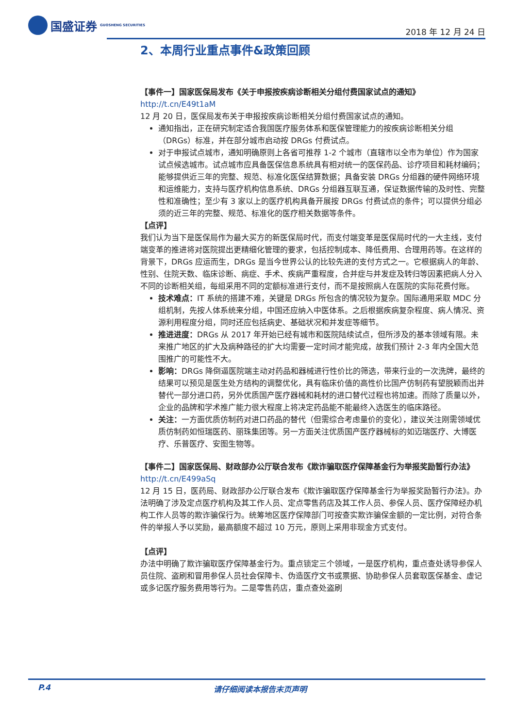国盛证券 GUOSHENG SECURITIES
2018 年 12 月 24 日
2、本周行业重点事件&政策回顾
【事件一】国家医保局发布《关于申报按疾病诊断相关分组付费国家试点的通知》
http://t.cn/E49t1aM
12 月 20 日，医保局发布关于申报按疾病诊断相关分组付费国家试点的通知。
通知指出，正在研究制定适合我国医疗服务体系和医保管理能力的按疾病诊断相关分组（DRGs）标准，并在部分城市启动按 DRGs 付费试点。
对于申报试点城市，通知明确原则上各省可推荐 1-2 个城市（直辖市以全市为单位）作为国家试点候选城市。试点城市应具备医保信息系统具有相对统一的医保药品、诊疗项目和耗材编码；能够提供近三年的完整、规范、标准化医保结算数据；具备安装 DRGs 分组器的硬件网络环境和运维能力，支持与医疗机构信息系统、DRGs 分组器互联互通，保证数据传输的及时性、完整性和准确性；至少有 3 家以上的医疗机构具备开展按 DRGs 付费试点的条件；可以提供分组必须的近三年的完整、规范、标准化的医疗相关数据等条件。
【点评】
我们认为当下是医保局作为最大买方的新医保局时代，而支付端变革是医保局时代的一大主线，支付端变革的推进将对医院提出更精细化管理的要求，包括控制成本、降低费用、合理用药等。在这样的背景下，DRGs 应运而生，DRGs 是当今世界公认的比较先进的支付方式之一。它根据病人的年龄、性别、住院天数、临床诊断、病症、手术、疾病严重程度，合并症与并发症及转归等因素把病人分入不同的诊断相关组，每组采用不同的定额标准进行支付，而不是按照病人在医院的实际花费付账。
技术难点：IT 系统的搭建不难，关键是 DRGs 所包含的情况较为复杂。国际通用采取 MDC 分组机制，先按人体系统来分组，中国还应纳入中医体系。之后根据疾病复杂程度、病人情况、资源利用程度分组，同时还应包括病史、基础状况和并发症等细节。
推进进度：DRGs 从 2017 年开始已经有城市和医院陆续试点，但所涉及的基本领域有限。未来推广地区的扩大及病种路径的扩大均需要一定时间才能完成，故我们预计 2-3 年内全国大范围推广的可能性不大。
影响：DRGs 降倒逼医院端主动对药品和器械进行性价比的筛选，带来行业的一次洗牌，最终的结果可以预见是医生处方结构的调整优化，具有临床价值的高性价比国产仿制药有望脱颖而出并替代一部分进口药，另外优质国产医疗器械和耗材的进口替代过程也将加速。而除了质量以外，企业的品牌和学术推广能力很大程度上将决定药品能不能最终入选医生的临床路径。
关注：一方面优质仿制药对进口药品的替代（但需综合考虑量价的变化），建议关注刚需领域优质仿制药如恒瑞医药、丽珠集团等。另一方面关注优质国产医疗器械标的如迈瑞医疗、大博医疗、乐普医疗、安图生物等。
【事件二】国家医保局、财政部办公厅联合发布《欺诈骗取医疗保障基金行为举报奖励暂行办法》
http://t.cn/E499aSq
12 月 15 日，医药局、财政部办公厅联合发布《欺诈骗取医疗保障基金行为举报奖励暂行办法》。办法明确了涉及定点医疗机构及其工作人员、定点零售药店及其工作人员、参保人员、医疗保障经办机构工作人员等的欺诈骗保行为。统筹地区医疗保障部门可按查实欺诈骗保金额的一定比例，对符合条件的举报人予以奖励，最高额度不超过 10 万元，原则上采用非现金方式支付。
【点评】
办法中明确了欺诈骗取医疗保障基金行为。重点锁定三个领域，一是医疗机构，重点查处诱导参保人员住院、盗刷和冒用参保人员社会保障卡、伪造医疗文书或票据、协助参保人员套取医保基金、虚记或多记医疗服务费用等行为。二是零售药店，重点查处盗刷
P.4 请仔细阅读本报告末页声明